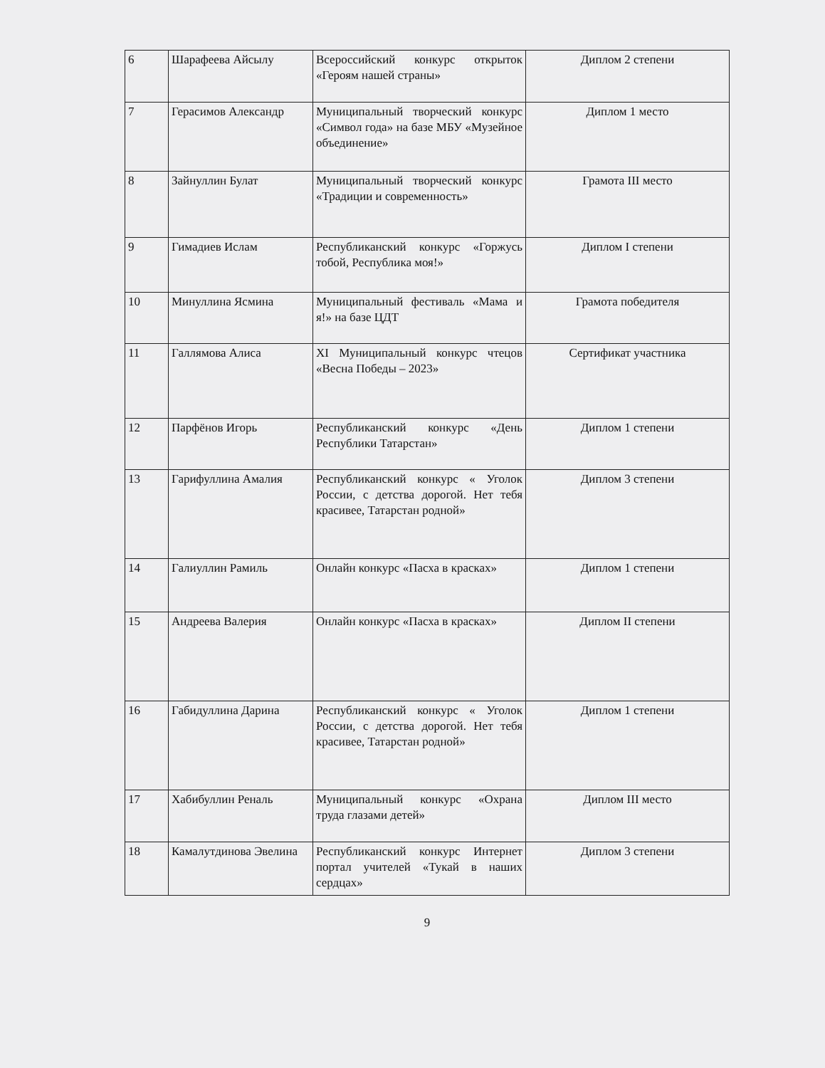| 6 | Шарафеева Айсылу | Всероссийский конкурс открыток «Героям нашей страны» | Диплом 2 степени |
| 7 | Герасимов Александр | Муниципальный творческий конкурс «Символ года» на базе МБУ «Музейное объединение» | Диплом 1 место |
| 8 | Зайнуллин Булат | Муниципальный творческий конкурс «Традиции и современность» | Грамота III место |
| 9 | Гимадиев Ислам | Республиканский конкурс «Горжусь тобой, Республика моя!» | Диплом I степени |
| 10 | Минуллина Ясмина | Муниципальный фестиваль «Мама и я!» на базе ЦДТ | Грамота победителя |
| 11 | Галлямова Алиса | XI Муниципальный конкурс чтецов «Весна Победы – 2023» | Сертификат участника |
| 12 | Парфёнов Игорь | Республиканский конкурс «День Республики Татарстан» | Диплом 1 степени |
| 13 | Гарифуллина Амалия | Республиканский конкурс « Уголок России, с детства дорогой. Нет тебя красивее, Татарстан родной» | Диплом 3 степени |
| 14 | Галиуллин Рамиль | Онлайн конкурс «Пасха в красках» | Диплом 1 степени |
| 15 | Андреева Валерия | Онлайн конкурс «Пасха в красках» | Диплом II степени |
| 16 | Габидуллина Дарина | Республиканский конкурс « Уголок России, с детства дорогой. Нет тебя красивее, Татарстан родной» | Диплом 1 степени |
| 17 | Хабибуллин Реналь | Муниципальный конкурс «Охрана труда глазами детей» | Диплом III место |
| 18 | Камалутдинова Эвелина | Республиканский конкурс Интернет портал учителей «Тукай в наших сердцах» | Диплом 3 степени |
9